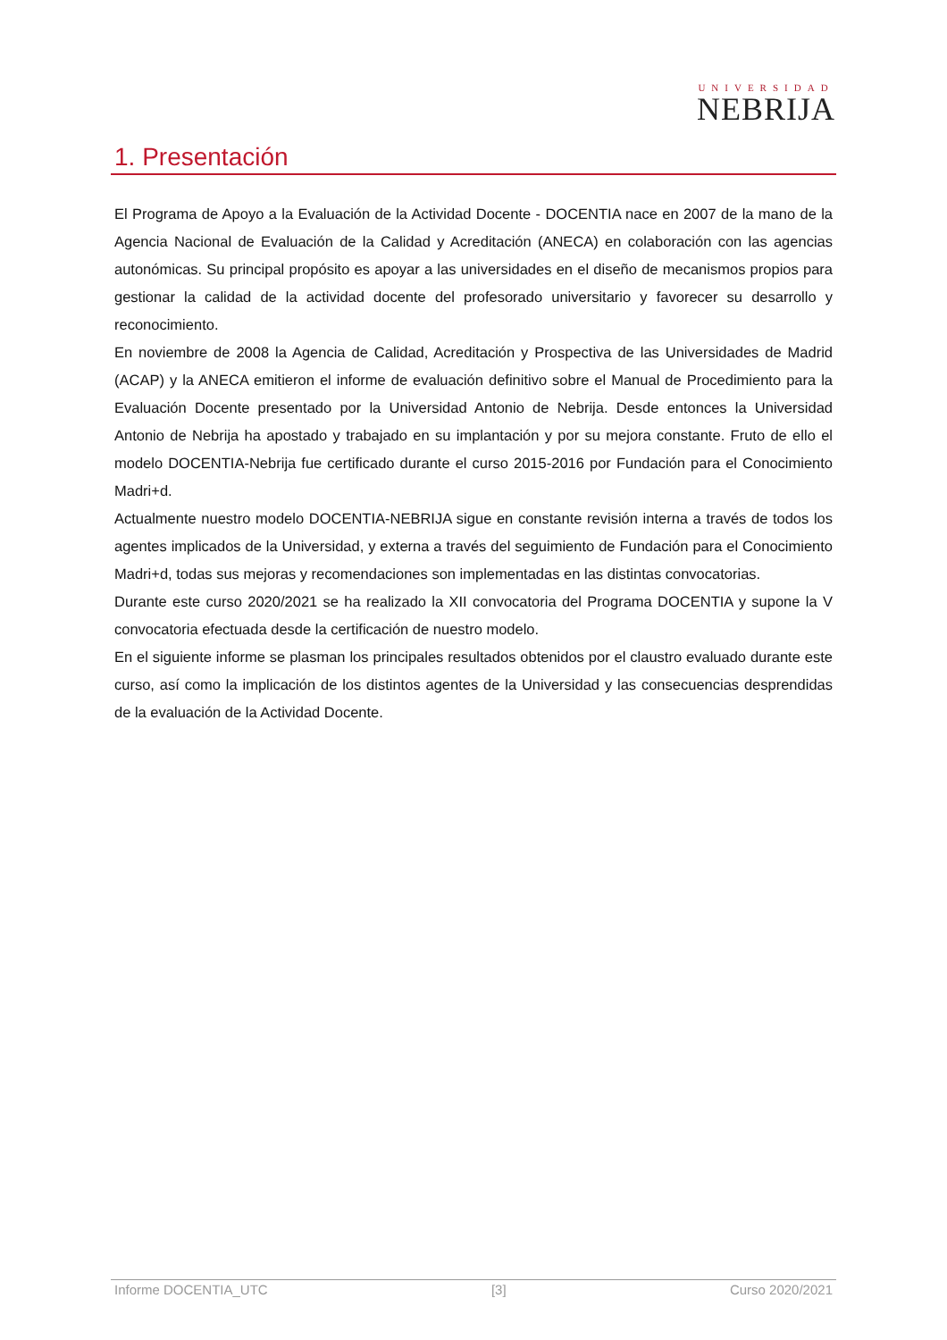UNIVERSIDAD
NEBRIJA
1. Presentación
El Programa de Apoyo a la Evaluación de la Actividad Docente - DOCENTIA nace en 2007 de la mano de la Agencia Nacional de Evaluación de la Calidad y Acreditación (ANECA) en colaboración con las agencias autonómicas. Su principal propósito es apoyar a las universidades en el diseño de mecanismos propios para gestionar la calidad de la actividad docente del profesorado universitario y favorecer su desarrollo y reconocimiento.
En noviembre de 2008 la Agencia de Calidad, Acreditación y Prospectiva de las Universidades de Madrid (ACAP) y la ANECA emitieron el informe de evaluación definitivo sobre el Manual de Procedimiento para la Evaluación Docente presentado por la Universidad Antonio de Nebrija. Desde entonces la Universidad Antonio de Nebrija ha apostado y trabajado en su implantación y por su mejora constante. Fruto de ello el modelo DOCENTIA-Nebrija fue certificado durante el curso 2015-2016 por Fundación para el Conocimiento Madri+d.
Actualmente nuestro modelo DOCENTIA-NEBRIJA sigue en constante revisión interna a través de todos los agentes implicados de la Universidad, y externa a través del seguimiento de Fundación para el Conocimiento Madri+d, todas sus mejoras y recomendaciones son implementadas en las distintas convocatorias.
Durante este curso 2020/2021 se ha realizado la XII convocatoria del Programa DOCENTIA y supone la V convocatoria efectuada desde la certificación de nuestro modelo.
En el siguiente informe se plasman los principales resultados obtenidos por el claustro evaluado durante este curso, así como la implicación de los distintos agentes de la Universidad y las consecuencias desprendidas de la evaluación de la Actividad Docente.
Informe DOCENTIA_UTC [3] Curso 2020/2021